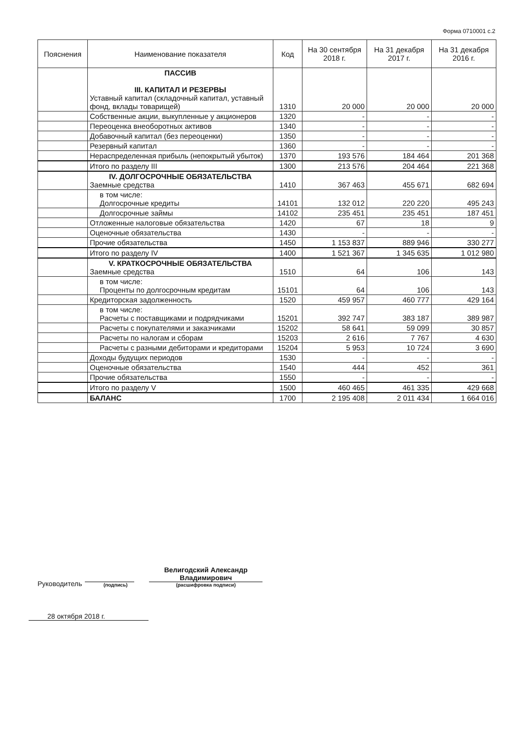Форма 0710001 с.2
| Пояснения | Наименование показателя | Код | На 30 сентября 2018 г. | На 31 декабря 2017 г. | На 31 декабря 2016 г. |
| --- | --- | --- | --- | --- | --- |
| | ПАССИВ III. КАПИТАЛ И РЕЗЕРВЫ Уставный капитал (складочный капитал, уставный фонд, вклады товарищей) | 1310 | 20 000 | 20 000 | 20 000 |
| | Собственные акции, выкупленные у акционеров | 1320 | - | - | - |
| | Переоценка внеоборотных активов | 1340 | - | - | - |
| | Добавочный капитал (без переоценки) | 1350 | - | - | - |
| | Резервный капитал | 1360 | - | - | - |
| | Нераспределенная прибыль (непокрытый убыток) | 1370 | 193 576 | 184 464 | 201 368 |
| | Итого по разделу III | 1300 | 213 576 | 204 464 | 221 368 |
| | IV. ДОЛГОСРОЧНЫЕ ОБЯЗАТЕЛЬСТВА Заемные средства | 1410 | 367 463 | 455 671 | 682 694 |
| | в том числе: Долгосрочные кредиты | 14101 | 132 012 | 220 220 | 495 243 |
| | Долгосрочные займы | 14102 | 235 451 | 235 451 | 187 451 |
| | Отложенные налоговые обязательства | 1420 | 67 | 18 | 9 |
| | Оценочные обязательства | 1430 | - | - | - |
| | Прочие обязательства | 1450 | 1 153 837 | 889 946 | 330 277 |
| | Итого по разделу IV | 1400 | 1 521 367 | 1 345 635 | 1 012 980 |
| | V. КРАТКОСРОЧНЫЕ ОБЯЗАТЕЛЬСТВА Заемные средства | 1510 | 64 | 106 | 143 |
| | в том числе: Проценты по долгосрочным кредитам | 15101 | 64 | 106 | 143 |
| | Кредиторская задолженность | 1520 | 459 957 | 460 777 | 429 164 |
| | в том числе: Расчеты с поставщиками и подрядчиками | 15201 | 392 747 | 383 187 | 389 987 |
| | Расчеты с покупателями и заказчиками | 15202 | 58 641 | 59 099 | 30 857 |
| | Расчеты по налогам и сборам | 15203 | 2 616 | 7 767 | 4 630 |
| | Расчеты с разными дебиторами и кредиторами | 15204 | 5 953 | 10 724 | 3 690 |
| | Доходы будущих периодов | 1530 | - | - | - |
| | Оценочные обязательства | 1540 | 444 | 452 | 361 |
| | Прочие обязательства | 1550 | - | - | - |
| | Итого по разделу V | 1500 | 460 465 | 461 335 | 429 668 |
| | БАЛАНС | 1700 | 2 195 408 | 2 011 434 | 1 664 016 |
Руководитель
(подпись)
Велигодский Александр
Владимирович
(расшифровка подписи)
28 октября 2018 г.